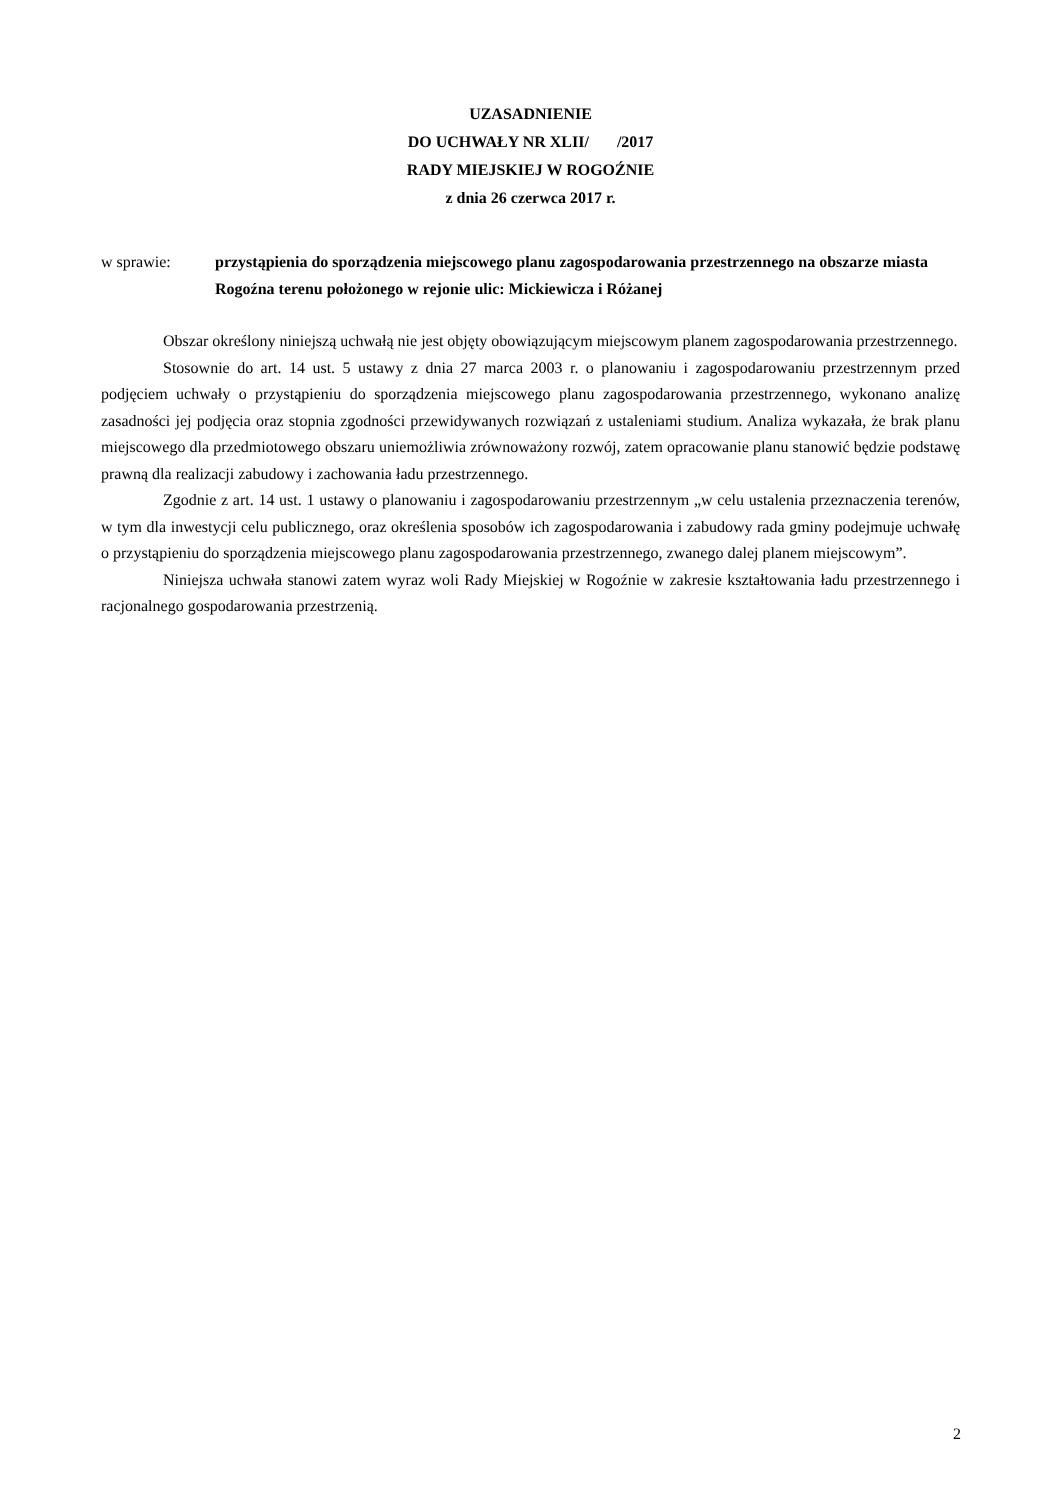UZASADNIENIE
DO UCHWAŁY NR XLII/ /2017
RADY MIEJSKIEJ W ROGOŹNIE
z dnia 26 czerwca 2017 r.
w sprawie: przystąpienia do sporządzenia miejscowego planu zagospodarowania przestrzennego na obszarze miasta Rogoźna terenu położonego w rejonie ulic: Mickiewicza i Różanej
Obszar określony niniejszą uchwałą nie jest objęty obowiązującym miejscowym planem zagospodarowania przestrzennego.
Stosownie do art. 14 ust. 5 ustawy z dnia 27 marca 2003 r. o planowaniu i zagospodarowaniu przestrzennym przed podjęciem uchwały o przystąpieniu do sporządzenia miejscowego planu zagospodarowania przestrzennego, wykonano analizę zasadności jej podjęcia oraz stopnia zgodności przewidywanych rozwiązań z ustaleniami studium. Analiza wykazała, że brak planu miejscowego dla przedmiotowego obszaru uniemożliwia zrównoważony rozwój, zatem opracowanie planu stanowić będzie podstawę prawną dla realizacji zabudowy i zachowania ładu przestrzennego.
Zgodnie z art. 14 ust. 1 ustawy o planowaniu i zagospodarowaniu przestrzennym „w celu ustalenia przeznaczenia terenów, w tym dla inwestycji celu publicznego, oraz określenia sposobów ich zagospodarowania i zabudowy rada gminy podejmuje uchwałę o przystąpieniu do sporządzenia miejscowego planu zagospodarowania przestrzennego, zwanego dalej planem miejscowym”.
Niniejsza uchwała stanowi zatem wyraz woli Rady Miejskiej w Rogoźnie w zakresie kształtowania ładu przestrzennego i racjonalnego gospodarowania przestrzenią.
2